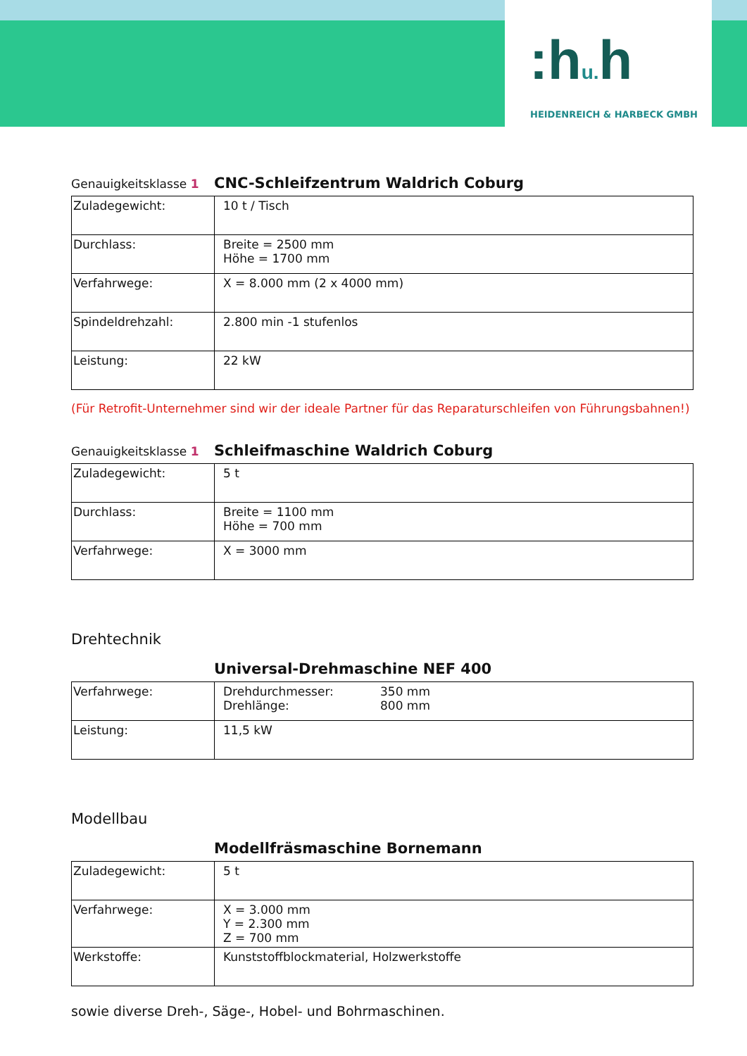:hu. h
HEIDENREICH & HARBECK GMBH
Genauigkeitsklasse 1 CNC-Schleifzentrum Waldrich Coburg
| Zuladegewicht: | 10 t / Tisch |
| Durchlass: | Breite = 2500 mm Höhe = 1700 mm |
| Verfahrwege: | X = 8.000 mm (2 x 4000 mm) |
| Spindeldrehzahl: | 2.800 min -1 stufenlos |
| Leistung: | 22 kW |
(Für Retrofit-Unternehmer sind wir der ideale Partner für das Reparaturschleifen von Führungsbahnen!)
Genauigkeitsklasse 1 Schleifmaschine Waldrich Coburg
| Zuladegewicht: | 5 t |
| Durchlass: | Breite = 1100 mm Höhe = 700 mm |
| Verfahrwege: | X = 3000 mm |
Drehtechnik
Universal-Drehmaschine NEF 400
| Verfahrwege: | / Drehdurchmesser: / 350 mm / / Drehlänge: / 800 mm / |
| Leistung: | 11,5 kW |
Modellbau
Modellfräsmaschine Bornemann
| Zuladegewicht: | 5 t |
| Verfahrwege: | X = 3.000 mm Y = 2.300 mm Z = 700 mm |
| Werkstoffe: | Kunststoffblockmaterial, Holzwerkstoffe |
sowie diverse Dreh-, Säge-, Hobel- und Bohrmaschinen.